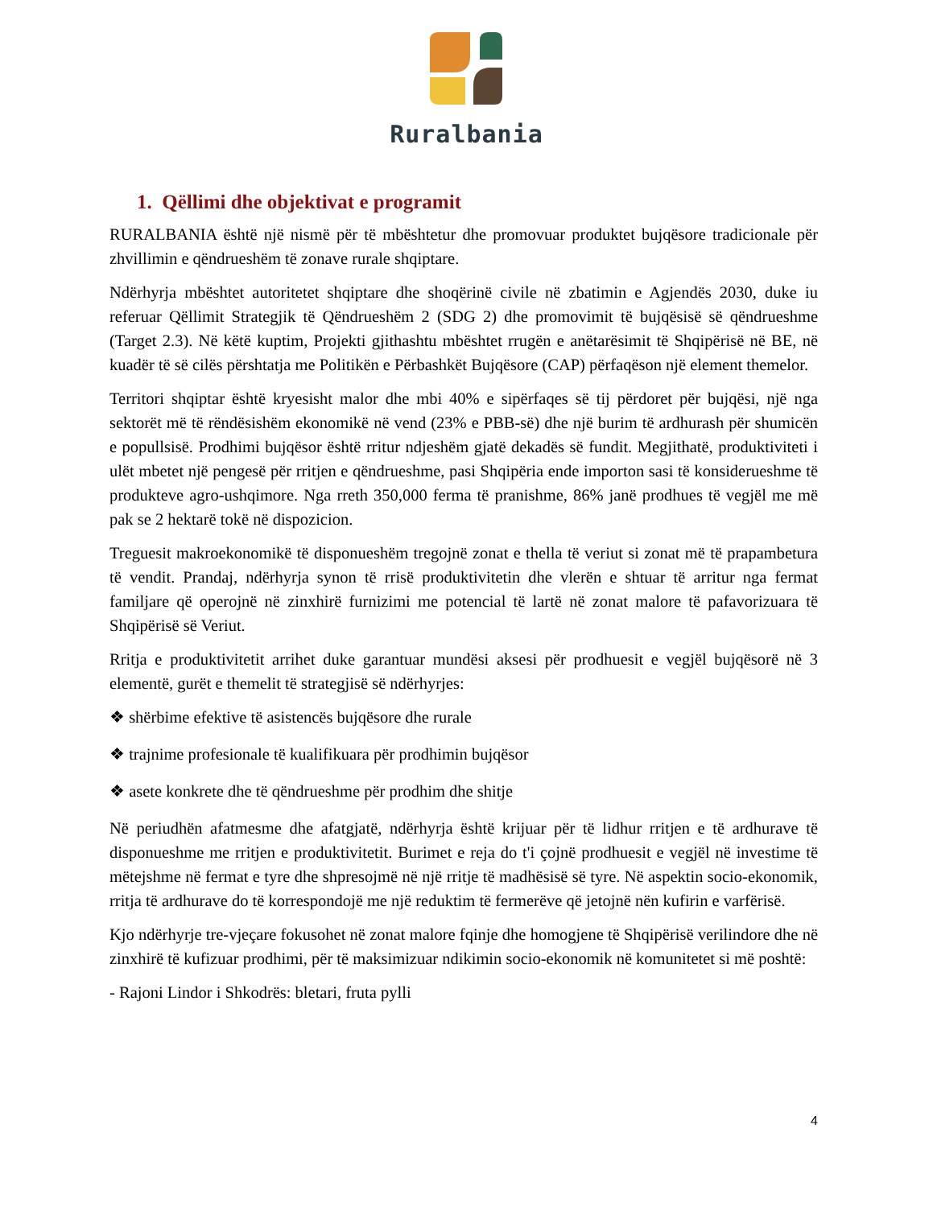Ruralbania
1. Qëllimi dhe objektivat e programit
RURALBANIA është një nismë për të mbështetur dhe promovuar produktet bujqësore tradicionale për zhvillimin e qëndrueshëm të zonave rurale shqiptare.
Ndërhyrja mbështet autoritetet shqiptare dhe shoqërinë civile në zbatimin e Agjendës 2030, duke iu referuar Qëllimit Strategjik të Qëndrueshëm 2 (SDG 2) dhe promovimit të bujqësisë së qëndrueshme (Target 2.3). Në këtë kuptim, Projekti gjithashtu mbështet rrugën e anëtarësimit të Shqipërisë në BE, në kuadër të së cilës përshtatja me Politikën e Përbashkët Bujqësore (CAP) përfaqëson një element themelor.
Territori shqiptar është kryesisht malor dhe mbi 40% e sipërfaqes së tij përdoret për bujqësi, një nga sektorët më të rëndësishëm ekonomikë në vend (23% e PBB-së) dhe një burim të ardhurash për shumicën e popullsisë. Prodhimi bujqësor është rritur ndjeshëm gjatë dekadës së fundit. Megjithatë, produktiviteti i ulët mbetet një pengesë për rritjen e qëndrueshme, pasi Shqipëria ende importon sasi të konsiderueshme të produkteve agro-ushqimore. Nga rreth 350,000 ferma të pranishme, 86% janë prodhues të vegjël me më pak se 2 hektarë tokë në dispozicion.
Treguesit makroekonomikë të disponueshëm tregojnë zonat e thella të veriut si zonat më të prapambetura të vendit. Prandaj, ndërhyrja synon të rrisë produktivitetin dhe vlerën e shtuar të arritur nga fermat familjare që operojnë në zinxhirë furnizimi me potencial të lartë në zonat malore të pafavorizuara të Shqipërisë së Veriut.
Rritja e produktivitetit arrihet duke garantuar mundësi aksesi për prodhuesit e vegjël bujqësorë në 3 elementë, gurët e themelit të strategjisë së ndërhyrjes:
❖ shërbime efektive të asistencës bujqësore dhe rurale
❖ trajnime profesionale të kualifikuara për prodhimin bujqësor
❖ asete konkrete dhe të qëndrueshme për prodhim dhe shitje
Në periudhën afatmesme dhe afatgjatë, ndërhyrja është krijuar për të lidhur rritjen e të ardhurave të disponueshme me rritjen e produktivitetit. Burimet e reja do t'i çojnë prodhuesit e vegjël në investime të mëtejshme në fermat e tyre dhe shpresojmë në një rritje të madhësisë së tyre. Në aspektin socio-ekonomik, rritja të ardhurave do të korrespondojë me një reduktim të fermerëve që jetojnë nën kufirin e varfërisë.
Kjo ndërhyrje tre-vjeçare fokusohet në zonat malore fqinje dhe homogjene të Shqipërisë verilindore dhe në zinxhirë të kufizuar prodhimi, për të maksimizuar ndikimin socio-ekonomik në komunitetet si më poshtë:
- Rajoni Lindor i Shkodrës: bletari, fruta pylli
4